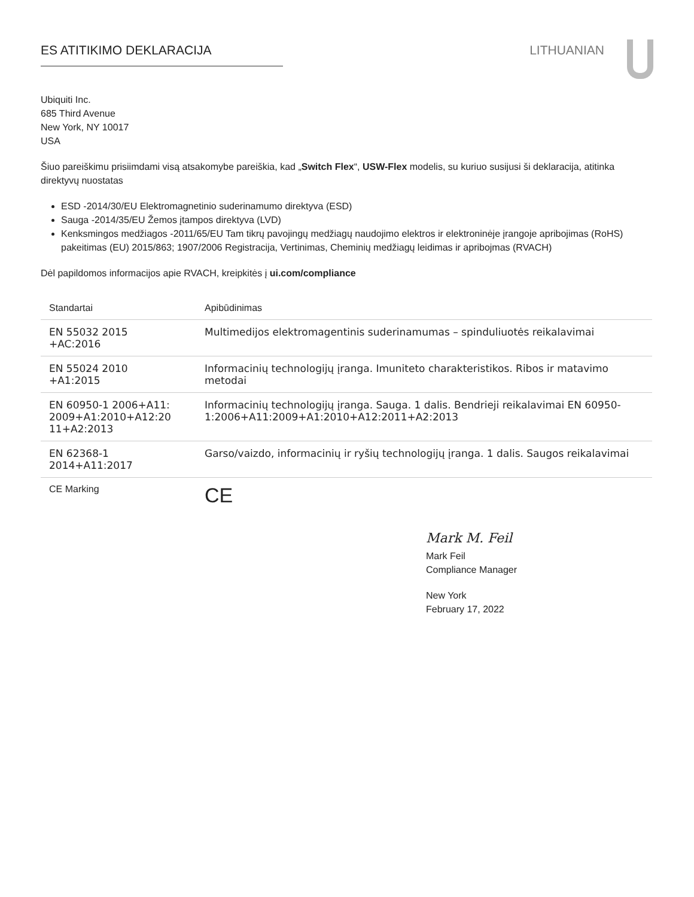ES ATITIKIMO DEKLARACIJA LITHUANIAN
Ubiquiti Inc.
685 Third Avenue
New York, NY 10017
USA
Šiuo pareiškimu prisiimdami visą atsakomybe pareiškia, kad „Switch Flex“, USW-Flex modelis, su kuriuo susijusi ši deklaracija, atitinka direktyvų nuostatas
ESD -2014/30/EU Elektromagnetinio suderinamumo direktyva (ESD)
Sauga -2014/35/EU Žemos įtampos direktyva (LVD)
Kenksmingos medžiagos -2011/65/EU Tam tikrų pavojingų medžiagų naudojimo elektros ir elektroninėje įrangoje apribojimas (RoHS) pakeitimas (EU) 2015/863; 1907/2006 Registracija, Vertinimas, Cheminių medžiagų leidimas ir apribojmas (RVACH)
Dėl papildomos informacijos apie RVACH, kreipkitės į ui.com/compliance
| Standartai | Apibūdinimas |
| --- | --- |
| EN 55032 2015 +AC:2016 | Multimedijos elektromagentinis suderinamumas – spinduliuotės reikalavimai |
| EN 55024 2010 +A1:2015 | Informacinių technologijų įranga. Imuniteto charakteristikos. Ribos ir matavimo metodai |
| EN 60950-1 2006+A11: 2009+A1:2010+A12:20 11+A2:2013 | Informacinių technologijų įranga. Sauga. 1 dalis. Bendrieji reikalavimai EN 60950-1:2006+A11:2009+A1:2010+A12:2011+A2:2013 |
| EN 62368-1 2014+A11:2017 | Garso/vaizdo, informacinių ir ryšių technologijų įranga. 1 dalis. Saugos reikalavimai |
| CE Marking | CE |
Mark M. Feil
Mark Feil
Compliance Manager
New York
February 17, 2022